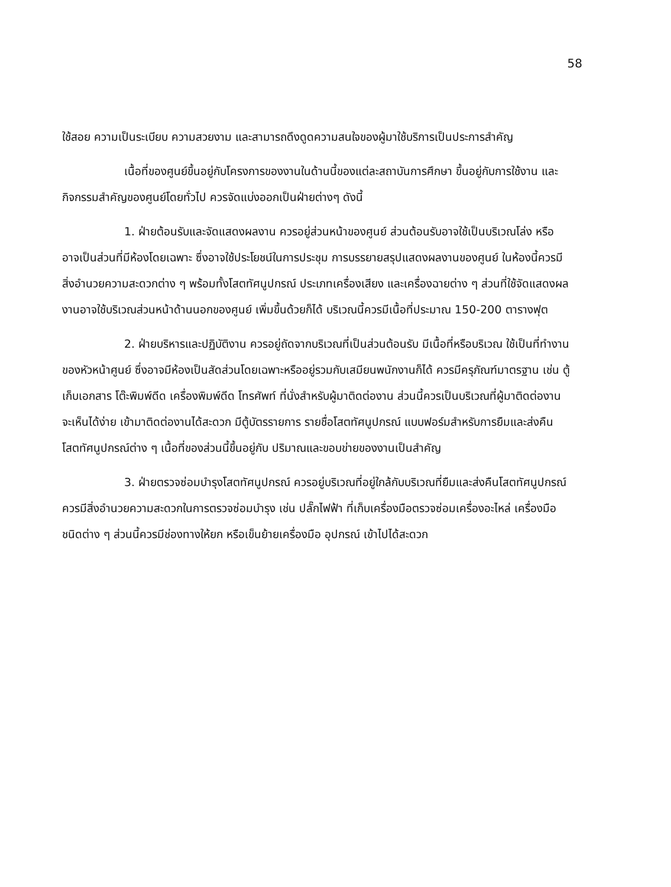58
ใช้สอย ความเป็นระเบียบ ความสวยงาม และสามารถดึงดูดความสนใจของผู้มาใช้บริการเป็นประการสำคัญ
เนื้อที่ของศูนย์ขึ้นอยู่กับโครงการของงานในด้านนี้ของแต่ละสถาบันการศึกษา ขึ้นอยู่กับการใช้งาน และกิจกรรมสำคัญของศูนย์โดยทั่วไป ควรจัดแบ่งออกเป็นฝ่ายต่างๆ ดังนี้
1. ฝ่ายต้อนรับและจัดแสดงผลงาน ควรอยู่ส่วนหน้าของศูนย์ ส่วนต้อนรับอาจใช้เป็นบริเวณโล่ง หรืออาจเป็นส่วนที่มีห้องโดยเฉพาะ ซึ่งอาจใช้ประโยชน์ในการประชุม การบรรยายสรุปแสดงผลงานของศูนย์ ในห้องนี้ควรมีสิ่งอำนวยความสะดวกต่าง ๆ พร้อมทั้งโสตทัศนูปกรณ์ ประเภทเครื่องเสียง และเครื่องฉายต่าง ๆ ส่วนที่ใช้จัดแสดงผลงานอาจใช้บริเวณส่วนหน้าด้านนอกของศูนย์ เพิ่มขึ้นด้วยก็ได้ บริเวณนี้ควรมีเนื้อที่ประมาณ 150-200 ตารางฟุต
2. ฝ่ายบริหารและปฏิบัติงาน ควรอยู่ถัดจากบริเวณที่เป็นส่วนต้อนรับ มีเนื้อที่หรือบริเวณ ใช้เป็นที่ทำงานของหัวหน้าศูนย์ ซึ่งอาจมีห้องเป็นสัดส่วนโดยเฉพาะหรืออยู่รวมกับเสมียนพนักงานก็ได้ ควรมีครุภัณฑ์มาตรฐาน เช่น ตู้เก็บเอกสาร โต๊ะพิมพ์ดีด เครื่องพิมพ์ดีด โทรศัพท์ ที่นั่งสำหรับผู้มาติดต่องาน ส่วนนี้ควรเป็นบริเวณที่ผู้มาติดต่องานจะเห็นได้ง่าย เข้ามาติดต่องานได้สะดวก มีตู้บัตรรายการ รายชื่อโสตทัศนูปกรณ์ แบบฟอร์มสำหรับการยืมและส่งคืนโสตทัศนูปกรณ์ต่าง ๆ เนื้อที่ของส่วนนี้ขึ้นอยู่กับ ปริมาณและขอบข่ายของงานเป็นสำคัญ
3. ฝ่ายตรวจซ่อมบำรุงโสตทัศนูปกรณ์ ควรอยู่บริเวณที่อยู่ใกล้กับบริเวณที่ยืมและส่งคืนโสตทัศนูปกรณ์ ควรมีสิ่งอำนวยความสะดวกในการตรวจซ่อมบำรุง เช่น ปลั๊กไฟฟ้า ที่เก็บเครื่องมือตรวจซ่อมเครื่องอะไหล่ เครื่องมือชนิดต่าง ๆ ส่วนนี้ควรมีช่องทางให้ยก หรือเข็นย้ายเครื่องมือ อุปกรณ์ เข้าไปได้สะดวก